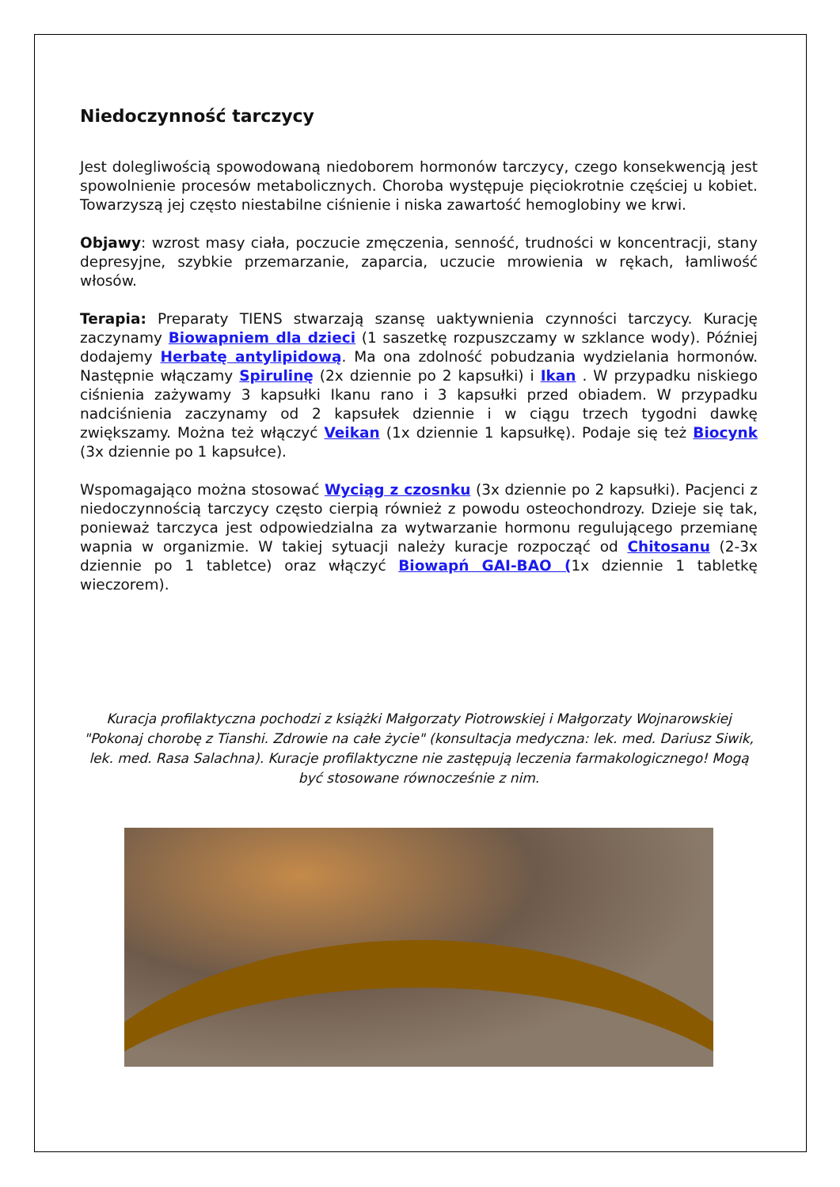Niedoczynność tarczycy
Jest dolegliwością spowodowaną niedoborem hormonów tarczycy, czego konsekwencją jest spowolnienie procesów metabolicznych. Choroba występuje pięciokrotnie częściej u kobiet. Towarzyszą jej często niestabilne ciśnienie i niska zawartość hemoglobiny we krwi.
Objawy: wzrost masy ciała, poczucie zmęczenia, senność, trudności w koncentracji, stany depresyjne, szybkie przemarzanie, zaparcia, uczucie mrowienia w rękach, łamliwość włosów.
Terapia: Preparaty TIENS stwarzają szansę uaktywnienia czynności tarczycy. Kurację zaczynamy Biowapniem dla dzieci (1 saszetkę rozpuszczamy w szklance wody). Później dodajemy Herbatę antylipidową. Ma ona zdolność pobudzania wydzielania hormonów. Następnie włączamy Spirulinę (2x dziennie po 2 kapsułki) i Ikan . W przypadku niskiego ciśnienia zażywamy 3 kapsułki Ikanu rano i 3 kapsułki przed obiadem. W przypadku nadciśnienia zaczynamy od 2 kapsułek dziennie i w ciągu trzech tygodni dawkę zwiększamy. Można też włączyć Veikan (1x dziennie 1 kapsułkę). Podaje się też Biocynk (3x dziennie po 1 kapsułce).
Wspomagająco można stosować Wyciąg z czosnku (3x dziennie po 2 kapsułki). Pacjenci z niedoczynnością tarczycy często cierpią również z powodu osteochondrozy. Dzieje się tak, ponieważ tarczyca jest odpowiedzialna za wytwarzanie hormonu regulującego przemianę wapnia w organizmie. W takiej sytuacji należy kuracje rozpocząć od Chitosanu (2-3x dziennie po 1 tabletce) oraz włączyć Biowapń GAI-BAO (1x dziennie 1 tabletkę wieczorem).
Kuracja profilaktyczna pochodzi z książki Małgorzaty Piotrowskiej i Małgorzaty Wojnarowskiej "Pokonaj chorobę z Tianshi. Zdrowie na całe życie" (konsultacja medyczna: lek. med. Dariusz Siwik, lek. med. Rasa Salachna). Kuracje profilaktyczne nie zastępują leczenia farmakologicznego! Mogą być stosowane równocześnie z nim.